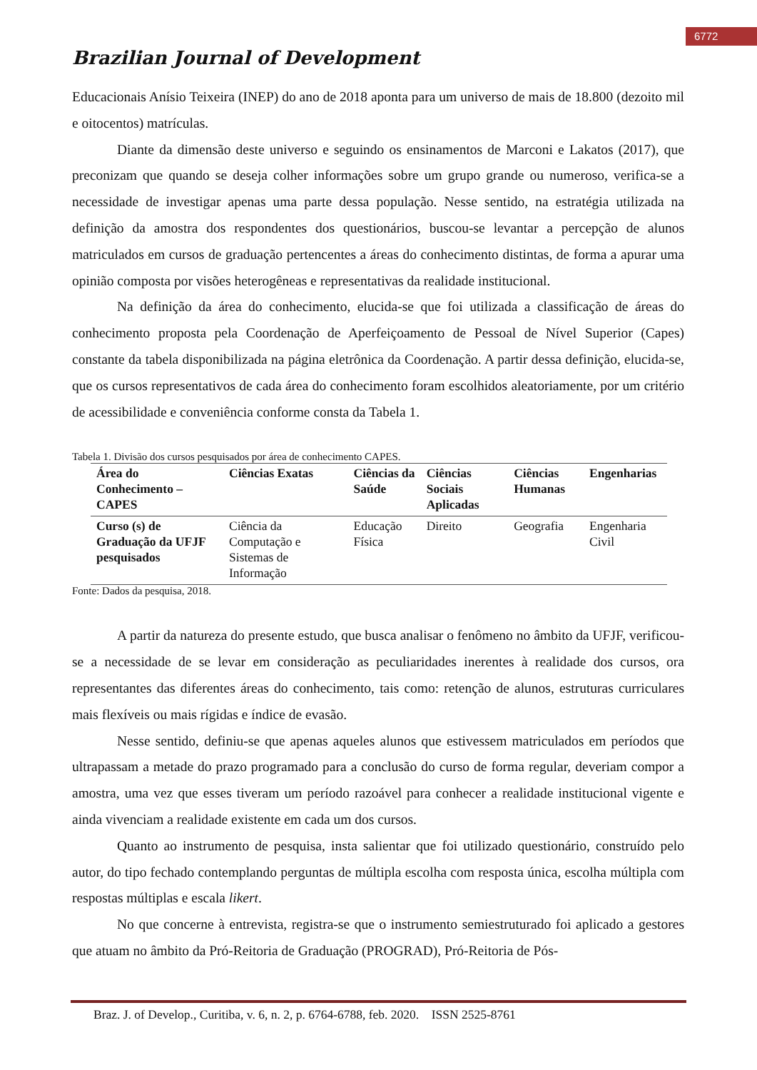6772
Brazilian Journal of Development
Educacionais Anísio Teixeira (INEP) do ano de 2018 aponta para um universo de mais de 18.800 (dezoito mil e oitocentos) matrículas.
Diante da dimensão deste universo e seguindo os ensinamentos de Marconi e Lakatos (2017), que preconizam que quando se deseja colher informações sobre um grupo grande ou numeroso, verifica-se a necessidade de investigar apenas uma parte dessa população. Nesse sentido, na estratégia utilizada na definição da amostra dos respondentes dos questionários, buscou-se levantar a percepção de alunos matriculados em cursos de graduação pertencentes a áreas do conhecimento distintas, de forma a apurar uma opinião composta por visões heterogêneas e representativas da realidade institucional.
Na definição da área do conhecimento, elucida-se que foi utilizada a classificação de áreas do conhecimento proposta pela Coordenação de Aperfeiçoamento de Pessoal de Nível Superior (Capes) constante da tabela disponibilizada na página eletrônica da Coordenação. A partir dessa definição, elucida-se, que os cursos representativos de cada área do conhecimento foram escolhidos aleatoriamente, por um critério de acessibilidade e conveniência conforme consta da Tabela 1.
Tabela 1. Divisão dos cursos pesquisados por área de conhecimento CAPES.
| Área do Conhecimento – CAPES | Ciências Exatas | Ciências da Saúde | Ciências Sociais Aplicadas | Ciências Humanas | Engenharias |
| --- | --- | --- | --- | --- | --- |
| Curso (s) de Graduação da UFJF pesquisados | Ciência da Computação e Sistemas de Informação | Educação Física | Direito | Geografia | Engenharia Civil |
Fonte: Dados da pesquisa, 2018.
A partir da natureza do presente estudo, que busca analisar o fenômeno no âmbito da UFJF, verificou-se a necessidade de se levar em consideração as peculiaridades inerentes à realidade dos cursos, ora representantes das diferentes áreas do conhecimento, tais como: retenção de alunos, estruturas curriculares mais flexíveis ou mais rígidas e índice de evasão.
Nesse sentido, definiu-se que apenas aqueles alunos que estivessem matriculados em períodos que ultrapassam a metade do prazo programado para a conclusão do curso de forma regular, deveriam compor a amostra, uma vez que esses tiveram um período razoável para conhecer a realidade institucional vigente e ainda vivenciam a realidade existente em cada um dos cursos.
Quanto ao instrumento de pesquisa, insta salientar que foi utilizado questionário, construído pelo autor, do tipo fechado contemplando perguntas de múltipla escolha com resposta única, escolha múltipla com respostas múltiplas e escala likert.
No que concerne à entrevista, registra-se que o instrumento semiestruturado foi aplicado a gestores que atuam no âmbito da Pró-Reitoria de Graduação (PROGRAD), Pró-Reitoria de Pós-
Braz. J. of Develop., Curitiba, v. 6, n. 2, p. 6764-6788, feb. 2020. ISSN 2525-8761